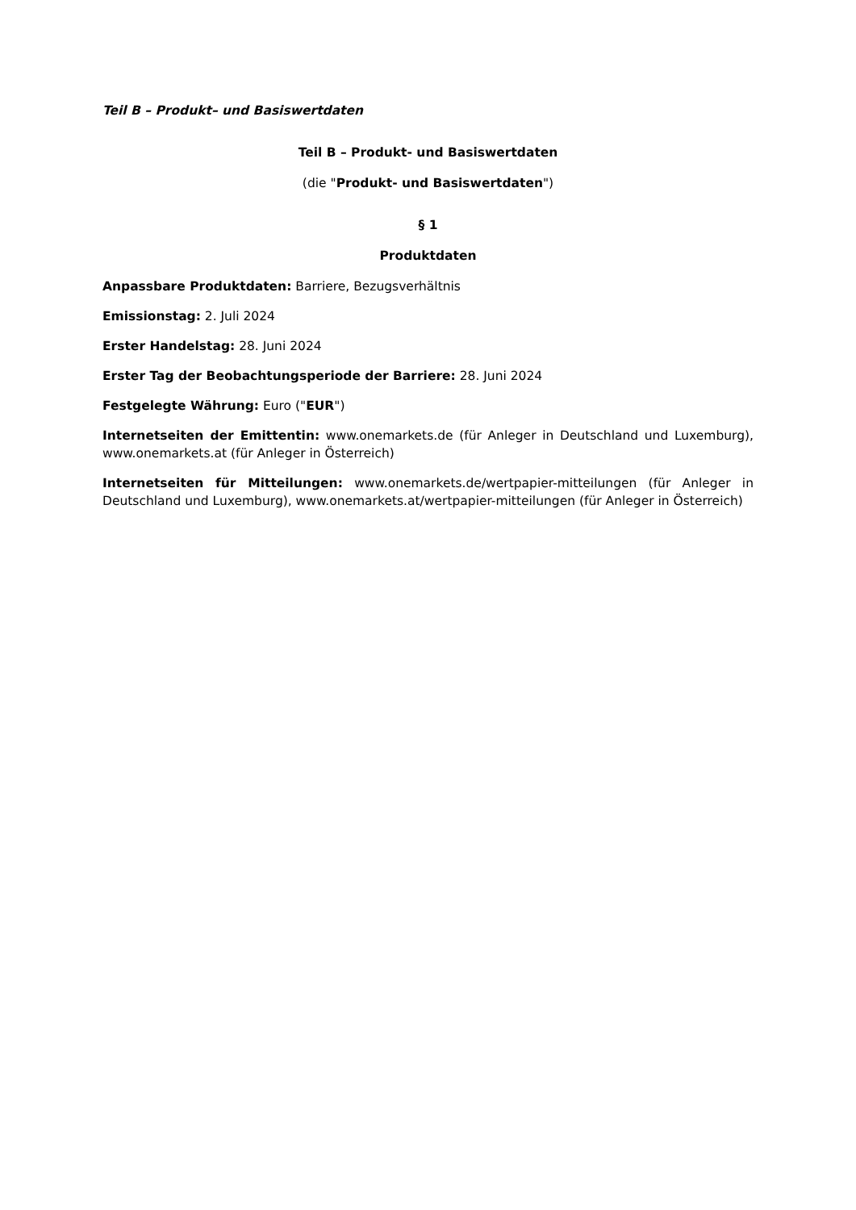Teil B – Produkt– und Basiswertdaten
Teil B – Produkt- und Basiswertdaten
(die "Produkt- und Basiswertdaten")
§ 1
Produktdaten
Anpassbare Produktdaten: Barriere, Bezugsverhältnis
Emissionstag: 2. Juli 2024
Erster Handelstag: 28. Juni 2024
Erster Tag der Beobachtungsperiode der Barriere: 28. Juni 2024
Festgelegte Währung: Euro ("EUR")
Internetseiten der Emittentin: www.onemarkets.de (für Anleger in Deutschland und Luxemburg), www.onemarkets.at (für Anleger in Österreich)
Internetseiten für Mitteilungen: www.onemarkets.de/wertpapier-mitteilungen (für Anleger in Deutschland und Luxemburg), www.onemarkets.at/wertpapier-mitteilungen (für Anleger in Österreich)